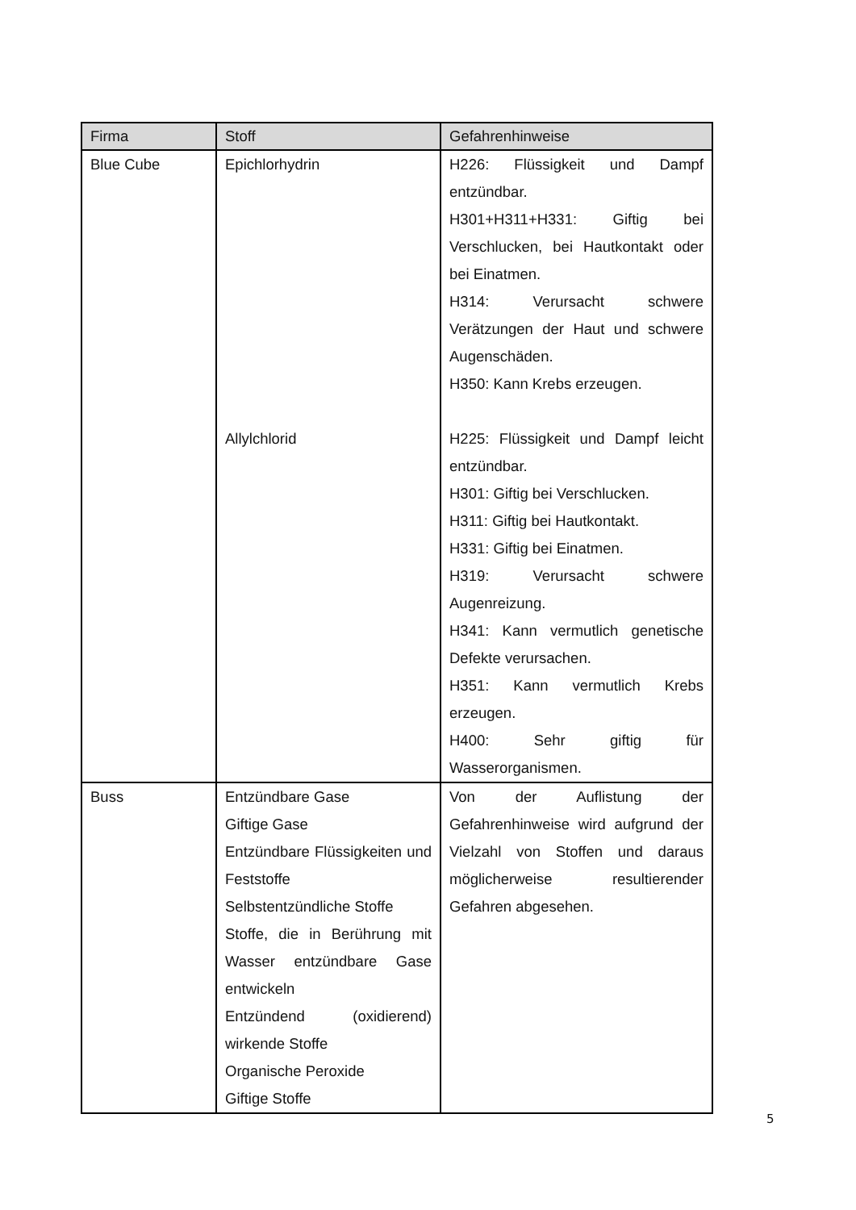| Firma | Stoff | Gefahrenhinweise |
| --- | --- | --- |
| Blue Cube | Epichlorhydrin Allylchlorid | H226: Flüssigkeit und Dampf entzündbar. H301+H311+H331: Giftig bei Verschlucken, bei Hautkontakt oder bei Einatmen. H314: Verursacht schwere Verätzungen der Haut und schwere Augenschäden. H350: Kann Krebs erzeugen. H225: Flüssigkeit und Dampf leicht entzündbar. H301: Giftig bei Verschlucken. H311: Giftig bei Hautkontakt. H331: Giftig bei Einatmen. H319: Verursacht schwere Augenreizung. H341: Kann vermutlich genetische Defekte verursachen. H351: Kann vermutlich Krebs erzeugen. H400: Sehr giftig für Wasserorganismen. |
| Buss | Entzündbare Gase Giftige Gase Entzündbare Flüssigkeiten und Feststoffe Selbstentzündliche Stoffe Stoffe, die in Berührung mit Wasser entzündbare Gase entwickeln Entzündend (oxidierend) wirkende Stoffe Organische Peroxide Giftige Stoffe | Von der Auflistung der Gefahrenhinweise wird aufgrund der Vielzahl von Stoffen und daraus möglicherweise resultierender Gefahren abgesehen. |
5